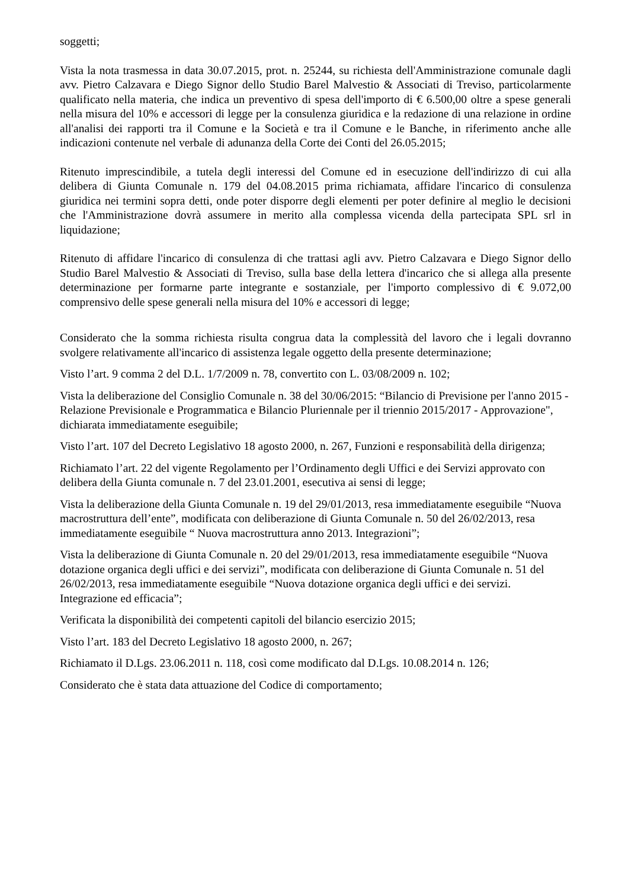soggetti;
Vista la nota trasmessa in data 30.07.2015, prot. n. 25244, su richiesta dell'Amministrazione comunale dagli avv. Pietro Calzavara e Diego Signor dello Studio Barel Malvestio & Associati di Treviso, particolarmente qualificato nella materia, che indica un preventivo di spesa dell'importo di € 6.500,00 oltre a spese generali nella misura del 10% e accessori di legge per la consulenza giuridica e la redazione di una relazione in ordine all'analisi dei rapporti tra il Comune e la Società e tra il Comune e le Banche, in riferimento anche alle indicazioni contenute nel verbale di adunanza della Corte dei Conti del 26.05.2015;
Ritenuto imprescindibile, a tutela degli interessi del Comune ed in esecuzione dell'indirizzo di cui alla delibera di Giunta Comunale n. 179 del 04.08.2015 prima richiamata, affidare l'incarico di consulenza giuridica nei termini sopra detti, onde poter disporre degli elementi per poter definire al meglio le decisioni che l'Amministrazione dovrà assumere in merito alla complessa vicenda della partecipata SPL srl in liquidazione;
Ritenuto di affidare l'incarico di consulenza di che trattasi agli avv. Pietro Calzavara e Diego Signor dello Studio Barel Malvestio & Associati di Treviso, sulla base della lettera d'incarico che si allega alla presente determinazione per formarne parte integrante e sostanziale, per l'importo complessivo di € 9.072,00 comprensivo delle spese generali nella misura del 10% e accessori di legge;
Considerato che la somma richiesta risulta congrua data la complessità del lavoro che i legali dovranno svolgere relativamente all'incarico di assistenza legale oggetto della presente determinazione;
Visto l’art. 9 comma 2 del D.L. 1/7/2009 n. 78, convertito con L. 03/08/2009 n. 102;
Vista la deliberazione del Consiglio Comunale n. 38 del 30/06/2015: “Bilancio di Previsione per l'anno 2015 - Relazione Previsionale e Programmatica e Bilancio Pluriennale per il triennio 2015/2017 - Approvazione", dichiarata immediatamente eseguibile;
Visto l’art. 107 del Decreto Legislativo 18 agosto 2000, n. 267, Funzioni e responsabilità della dirigenza;
Richiamato l’art. 22 del vigente Regolamento per l’Ordinamento degli Uffici e dei Servizi approvato con delibera della Giunta comunale n. 7 del 23.01.2001, esecutiva ai sensi di legge;
Vista la deliberazione della Giunta Comunale n. 19 del 29/01/2013, resa immediatamente eseguibile “Nuova macrostruttura dell’ente”, modificata con deliberazione di Giunta Comunale n. 50 del 26/02/2013, resa immediatamente eseguibile “ Nuova macrostruttura anno 2013. Integrazioni”;
Vista la deliberazione di Giunta Comunale n. 20 del 29/01/2013, resa immediatamente eseguibile “Nuova dotazione organica degli uffici e dei servizi”, modificata con deliberazione di Giunta Comunale n. 51 del 26/02/2013, resa immediatamente eseguibile “Nuova dotazione organica degli uffici e dei servizi. Integrazione ed efficacia”;
Verificata la disponibilità dei competenti capitoli del bilancio esercizio 2015;
Visto l’art. 183 del Decreto Legislativo 18 agosto 2000, n. 267;
Richiamato il D.Lgs. 23.06.2011 n. 118, così come modificato dal D.Lgs. 10.08.2014 n. 126;
Considerato che è stata data attuazione del Codice di comportamento;